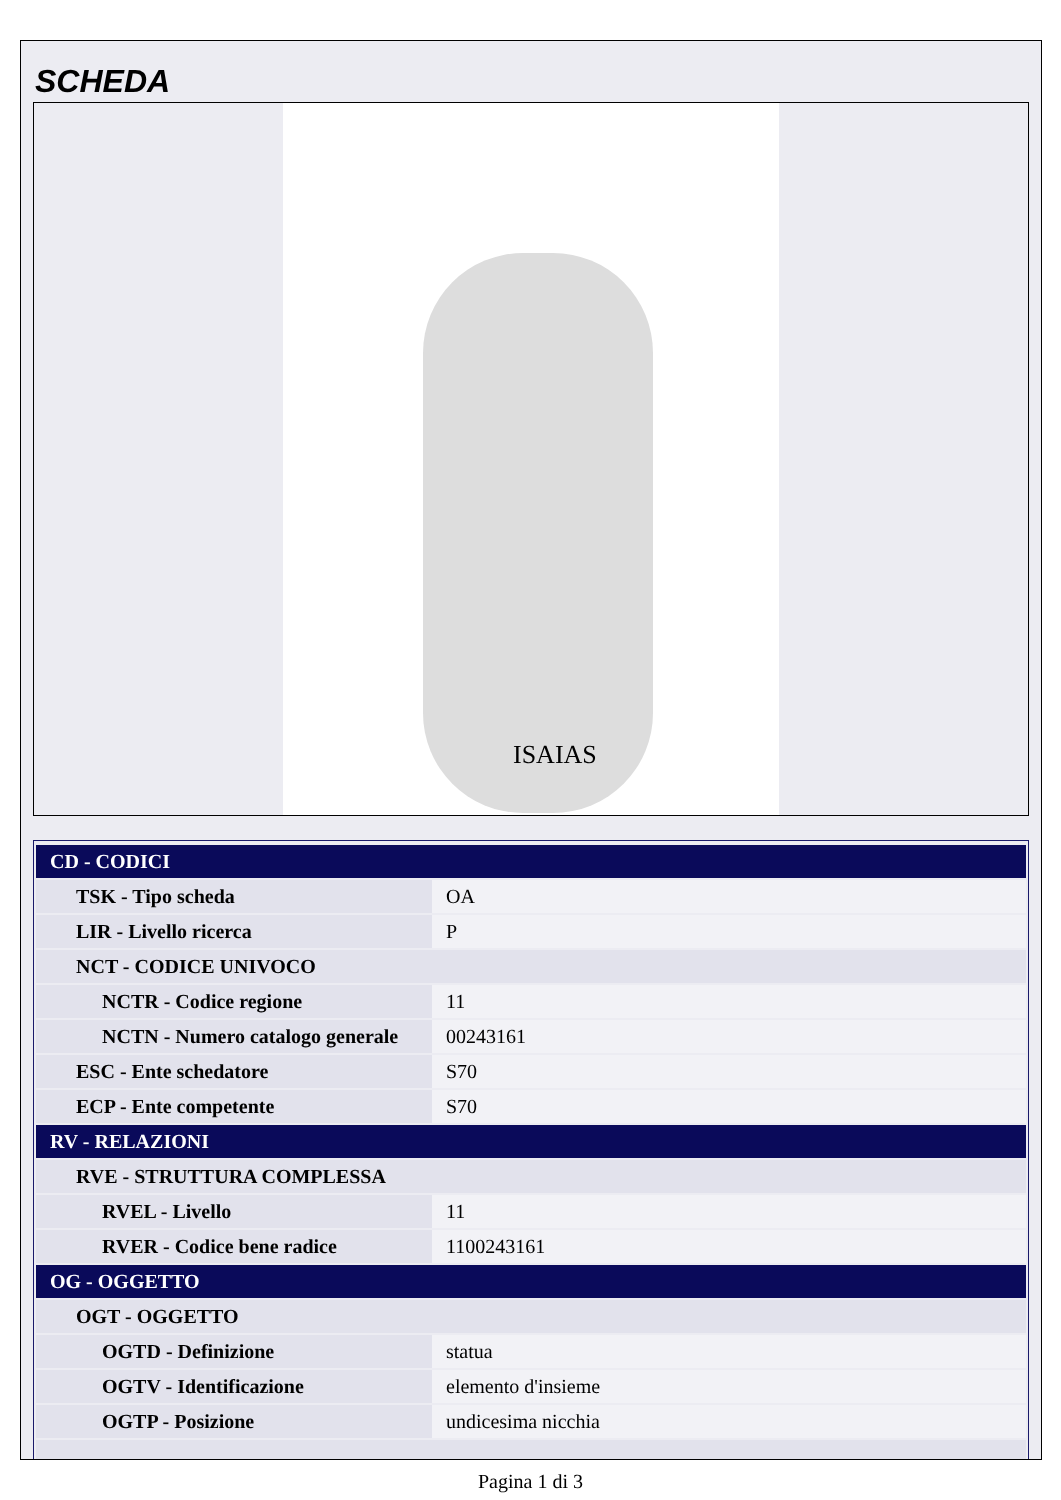SCHEDA
ISAIAS
| CD - CODICI | |
| TSK - Tipo scheda | OA |
| LIR - Livello ricerca | P |
| NCT - CODICE UNIVOCO | |
| NCTR - Codice regione | 11 |
| NCTN - Numero catalogo generale | 00243161 |
| ESC - Ente schedatore | S70 |
| ECP - Ente competente | S70 |
| RV - RELAZIONI | |
| RVE - STRUTTURA COMPLESSA | |
| RVEL - Livello | 11 |
| RVER - Codice bene radice | 1100243161 |
| OG - OGGETTO | |
| OGT - OGGETTO | |
| OGTD - Definizione | statua |
| OGTV - Identificazione | elemento d'insieme |
| OGTP - Posizione | undicesima nicchia |
Pagina 1 di 3